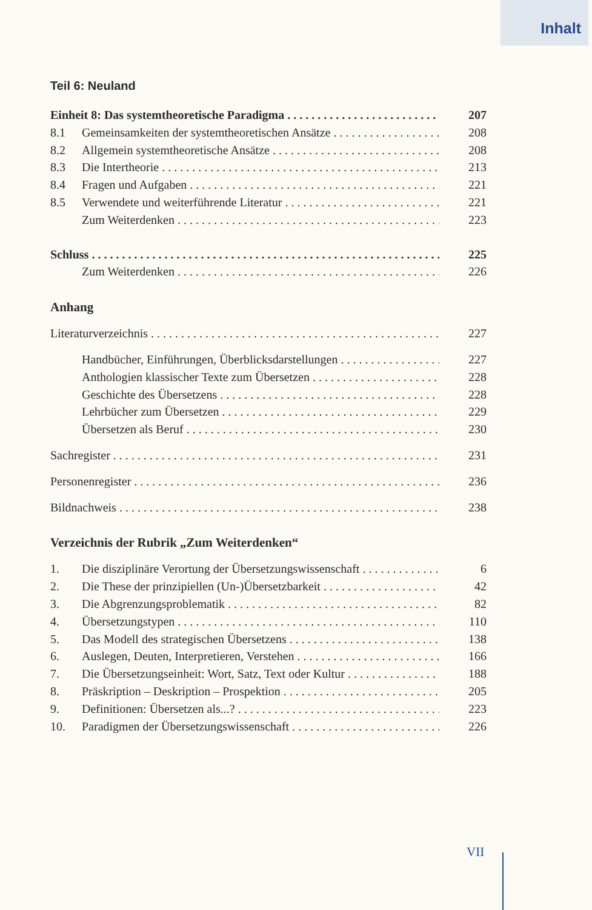Inhalt
Teil 6: Neuland
Einheit 8: Das systemtheoretische Paradigma 207
8.1 Gemeinsamkeiten der systemtheoretischen Ansätze 208
8.2 Allgemein systemtheoretische Ansätze 208
8.3 Die Intertheorie 213
8.4 Fragen und Aufgaben 221
8.5 Verwendete und weiterführende Literatur 221
Zum Weiterdenken 223
Schluss 225
Zum Weiterdenken 226
Anhang
Literaturverzeichnis 227
Handbücher, Einführungen, Überblicksdarstellungen 227
Anthologien klassischer Texte zum Übersetzen 228
Geschichte des Übersetzens 228
Lehrbücher zum Übersetzen 229
Übersetzen als Beruf 230
Sachregister 231
Personenregister 236
Bildnachweis 238
Verzeichnis der Rubrik „Zum Weiterdenken“
1. Die disziplinäre Verortung der Übersetzungswissenschaft 6
2. Die These der prinzipiellen (Un-)Übersetzbarkeit 42
3. Die Abgrenzungsproblematik 82
4. Übersetzungstypen 110
5. Das Modell des strategischen Übersetzens 138
6. Auslegen, Deuten, Interpretieren, Verstehen 166
7. Die Übersetzungseinheit: Wort, Satz, Text oder Kultur 188
8. Präskription – Deskription – Prospektion 205
9. Definitionen: Übersetzen als...? 223
10. Paradigmen der Übersetzungswissenschaft 226
VII